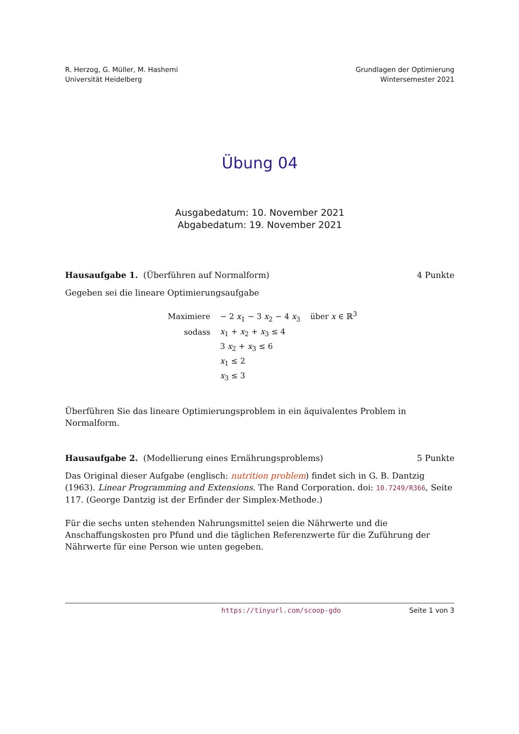R. Herzog, G. Müller, M. Hashemi
Universität Heidelberg
Grundlagen der Optimierung
Wintersemester 2021
Übung 04
Ausgabedatum: 10. November 2021
Abgabedatum: 19. November 2021
Hausaufgabe 1. (Überführen auf Normalform)
4 Punkte
Gegeben sei die lineare Optimierungsaufgabe
| Maximiere | − 2 x<sub>1</sub> − 3 x<sub>2</sub> − 4 x<sub>3</sub> über x ∈ ℝ<sup>3</sup> |
| sodass | x<sub>1</sub> + x<sub>2</sub> + x<sub>3</sub> ≤ 4 |
| | 3 x<sub>2</sub> + x<sub>3</sub> ≤ 6 |
| | x<sub>1</sub> ≤ 2 |
| | x<sub>3</sub> ≤ 3 |
Überführen Sie das lineare Optimierungsproblem in ein äquivalentes Problem in Normalform.
Hausaufgabe 2. (Modellierung eines Ernährungsproblems)
5 Punkte
Das Original dieser Aufgabe (englisch: nutrition problem) findet sich in G. B. Dantzig (1963). Linear Programming and Extensions. The Rand Corporation. doi: 10.7249/R366, Seite 117. (George Dantzig ist der Erfinder der Simplex-Methode.)
Für die sechs unten stehenden Nahrungsmittel seien die Nährwerte und die Anschaffungskosten pro Pfund und die täglichen Referenzwerte für die Zuführung der Nährwerte für eine Person wie unten gegeben.
https://tinyurl.com/scoop-gdo Seite 1 von 3